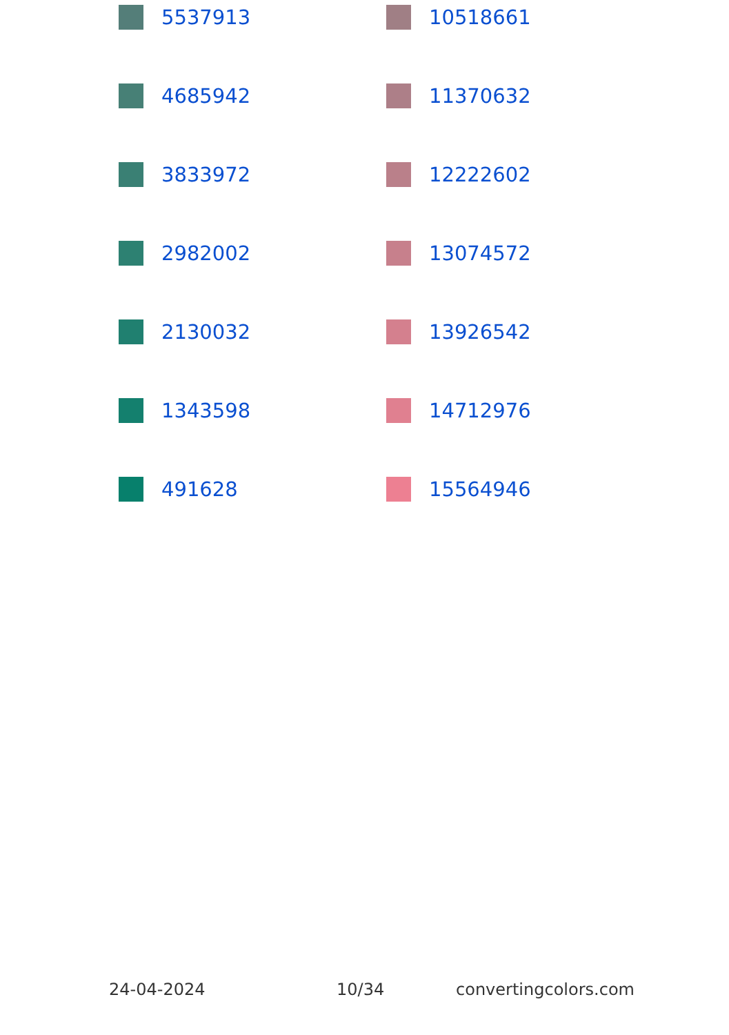5537913 10518661
4685942 11370632
3833972 12222602
2982002 13074572
2130032 13926542
1343598 14712976
491628 15564946
24-04-2024 10/34 convertingcolors.com